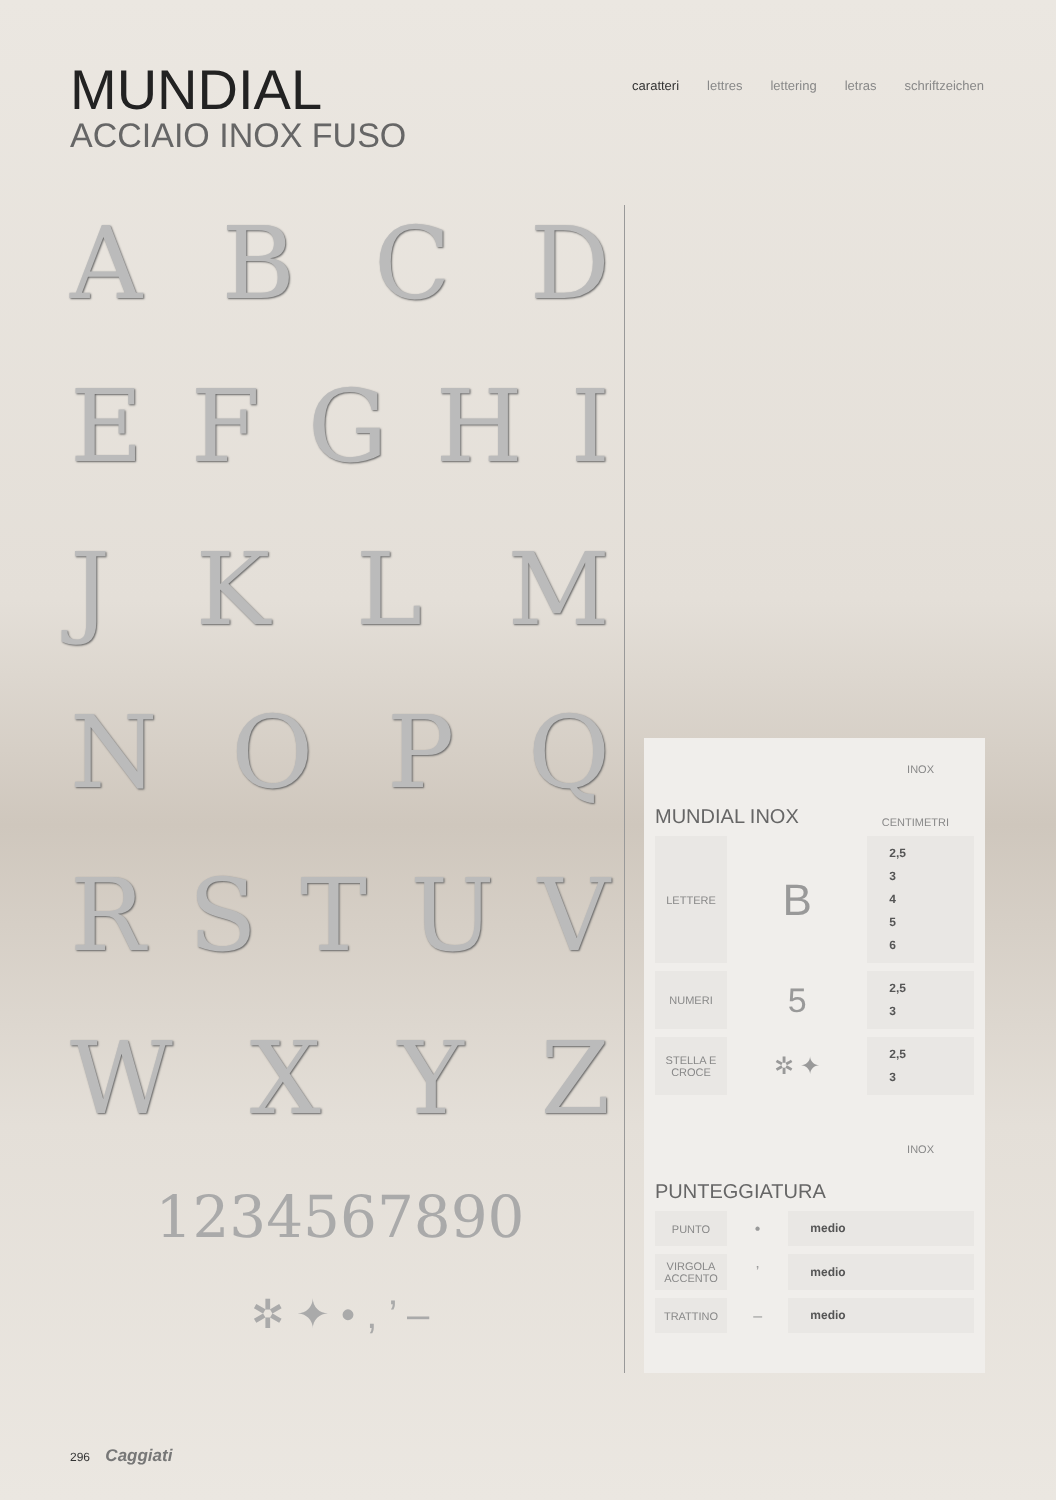MUNDIAL
ACCIAIO INOX FUSO
caratteri lettres lettering letras schriftzeichen
ABCD
EFGHI
JKLM
NOPQ
RSTUV
WXYZ
1234567890
✲ ✦ • , ’ –
INOX
MUNDIAL INOX CENTIMETRI
| LETTERE | B | 2,5 3 4 5 6 |
| NUMERI | 5 | 2,5 3 |
| STELLA E CROCE | ✲ ✦ | 2,5 3 |
INOX
PUNTEGGIATURA
| PUNTO | • | medio |
| VIRGOLA ACCENTO | ’ | medio |
| TRATTINO | – | medio |
296 Caggiati